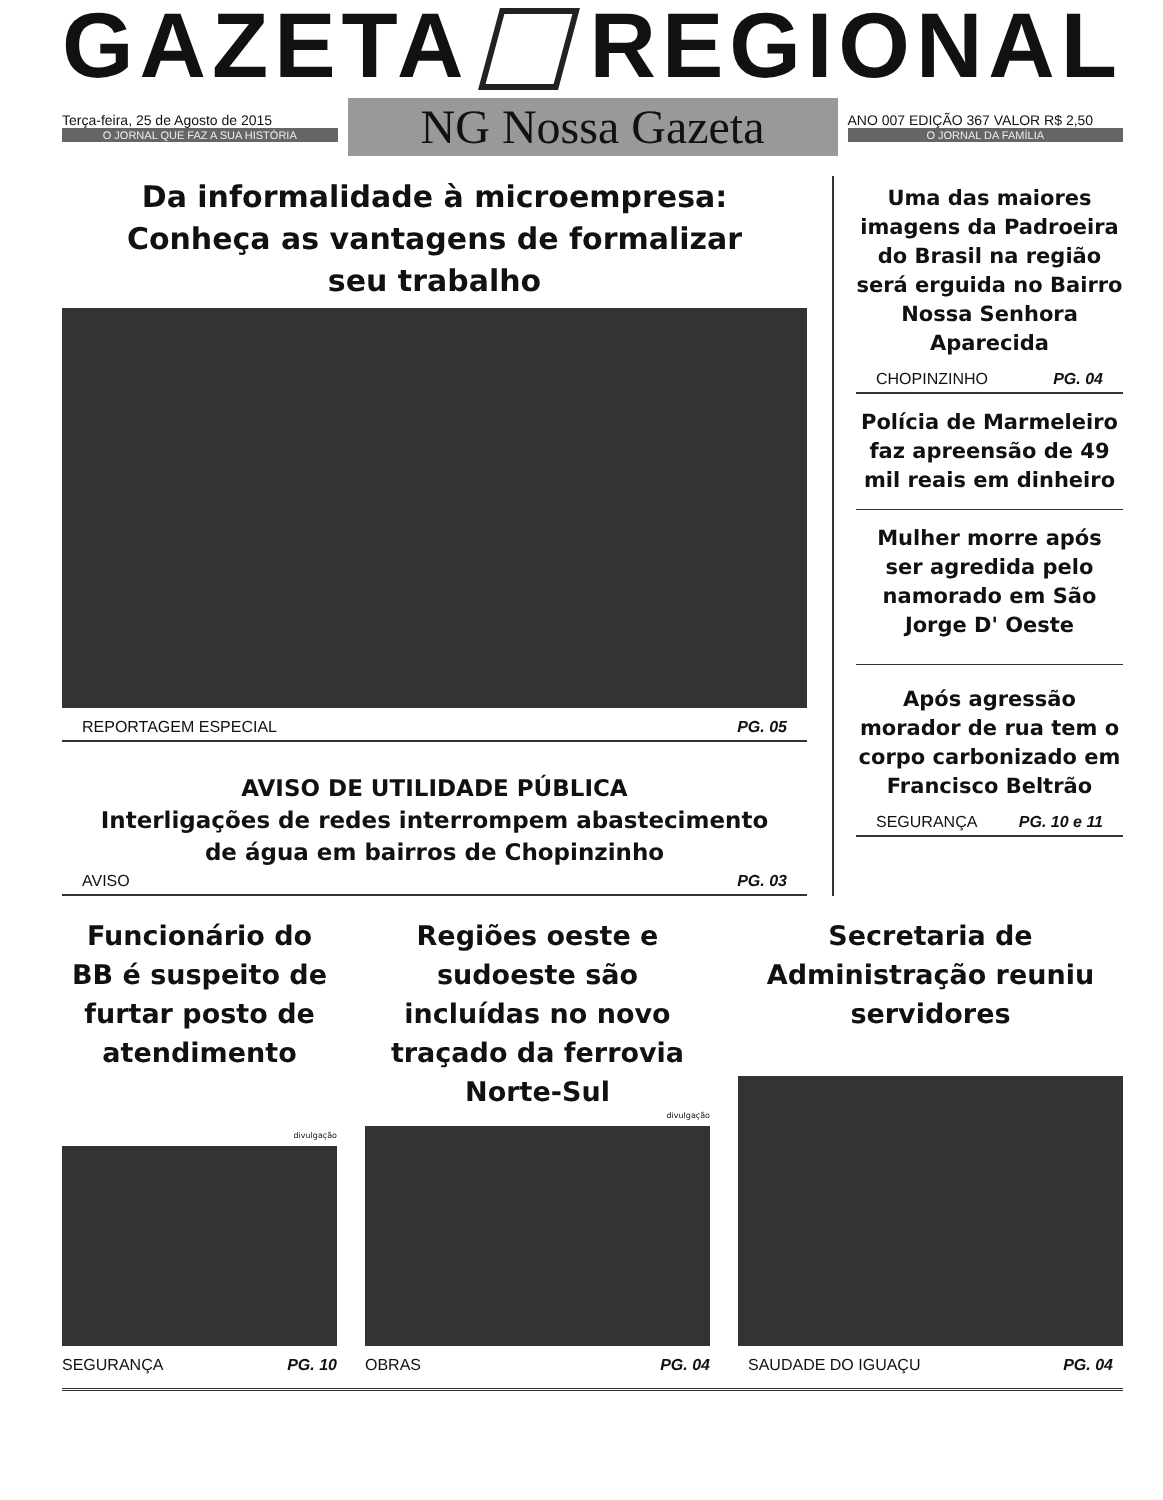GAZETA
REGIONAL
Terça-feira, 25 de Agosto de 2015
O JORNAL QUE FAZ A SUA HISTÓRIA
NG Nossa Gazeta
ANO 007 EDIÇÃO 367 VALOR R$ 2,50
O JORNAL DA FAMÍLIA
Da informalidade à microempresa:
Conheça as vantagens de formalizar
seu trabalho
REPORTAGEM ESPECIAL PG. 05
AVISO DE UTILIDADE PÚBLICA
Interligações de redes interrompem abastecimento
de água em bairros de Chopinzinho
AVISO PG. 03
Uma das maiores imagens da Padroeira do Brasil na região será erguida no Bairro Nossa Senhora Aparecida
CHOPINZINHO PG. 04
Polícia de Marmeleiro faz apreensão de 49 mil reais em dinheiro
Mulher morre após ser agredida pelo namorado em São Jorge D' Oeste
Após agressão morador de rua tem o corpo carbonizado em Francisco Beltrão
SEGURANÇA PG. 10 e 11
Funcionário do BB é suspeito de furtar posto de atendimento
divulgação
SEGURANÇA PG. 10
Regiões oeste e sudoeste são incluídas no novo traçado da ferrovia Norte-Sul
divulgação
OBRAS PG. 04
Secretaria de Administração reuniu servidores
SAUDADE DO IGUAÇU PG. 04